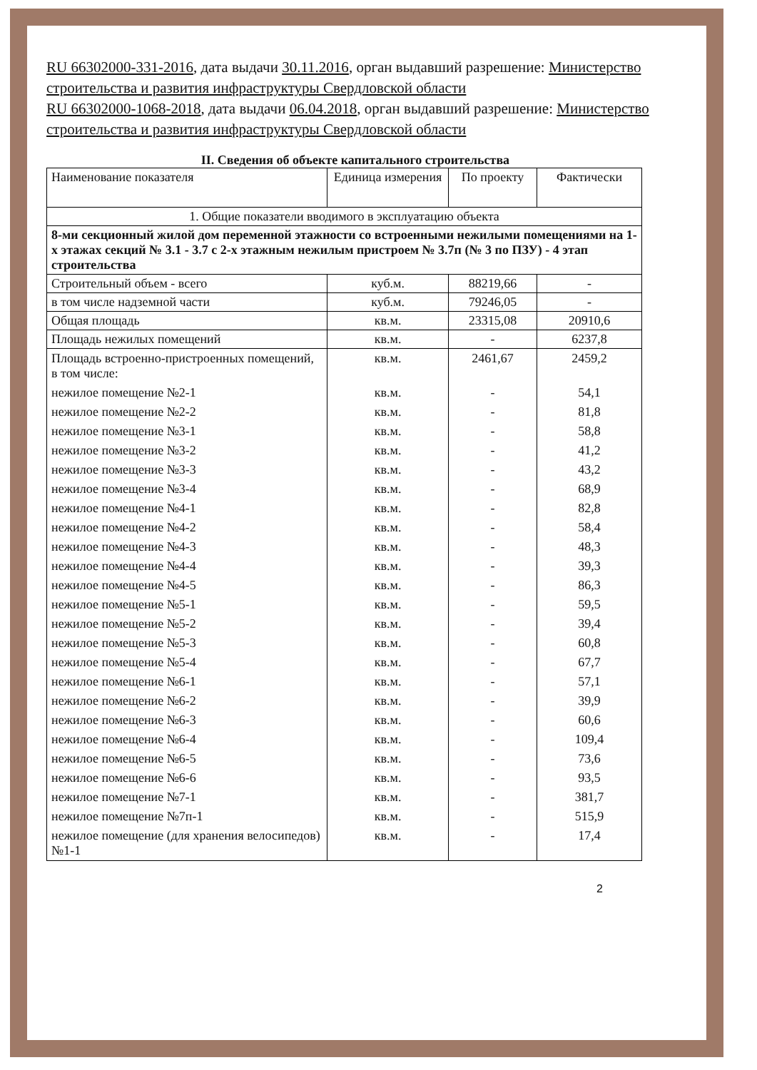RU 66302000-331-2016, дата выдачи 30.11.2016, орган выдавший разрешение: Министерство строительства и развития инфраструктуры Свердловской области
RU 66302000-1068-2018, дата выдачи 06.04.2018, орган выдавший разрешение: Министерство строительства и развития инфраструктуры Свердловской области
II. Сведения об объекте капитального строительства
| Наименование показателя | Единица измерения | По проекту | Фактически |
| --- | --- | --- | --- |
| 1. Общие показатели вводимого в эксплуатацию объекта | | | |
| 8-ми секционный жилой дом переменной этажности со встроенными нежилыми помещениями на 1-х этажах секций № 3.1 - 3.7 с 2-х этажным нежилым пристроем № 3.7п (№ 3 по ПЗУ) - 4 этап строительства | | | |
| Строительный объем - всего | куб.м. | 88219,66 | - |
| в том числе надземной части | куб.м. | 79246,05 | - |
| Общая площадь | кв.м. | 23315,08 | 20910,6 |
| Площадь нежилых помещений | кв.м. | - | 6237,8 |
| Площадь встроенно-пристроенных помещений, в том числе: | кв.м. | 2461,67 | 2459,2 |
| нежилое помещение №2-1 | кв.м. | - | 54,1 |
| нежилое помещение №2-2 | кв.м. | - | 81,8 |
| нежилое помещение №3-1 | кв.м. | - | 58,8 |
| нежилое помещение №3-2 | кв.м. | - | 41,2 |
| нежилое помещение №3-3 | кв.м. | - | 43,2 |
| нежилое помещение №3-4 | кв.м. | - | 68,9 |
| нежилое помещение №4-1 | кв.м. | - | 82,8 |
| нежилое помещение №4-2 | кв.м. | - | 58,4 |
| нежилое помещение №4-3 | кв.м. | - | 48,3 |
| нежилое помещение №4-4 | кв.м. | - | 39,3 |
| нежилое помещение №4-5 | кв.м. | - | 86,3 |
| нежилое помещение №5-1 | кв.м. | - | 59,5 |
| нежилое помещение №5-2 | кв.м. | - | 39,4 |
| нежилое помещение №5-3 | кв.м. | - | 60,8 |
| нежилое помещение №5-4 | кв.м. | - | 67,7 |
| нежилое помещение №6-1 | кв.м. | - | 57,1 |
| нежилое помещение №6-2 | кв.м. | - | 39,9 |
| нежилое помещение №6-3 | кв.м. | - | 60,6 |
| нежилое помещение №6-4 | кв.м. | - | 109,4 |
| нежилое помещение №6-5 | кв.м. | - | 73,6 |
| нежилое помещение №6-6 | кв.м. | - | 93,5 |
| нежилое помещение №7-1 | кв.м. | - | 381,7 |
| нежилое помещение №7п-1 | кв.м. | - | 515,9 |
| нежилое помещение (для хранения велосипедов) №1-1 | кв.м. | - | 17,4 |
2